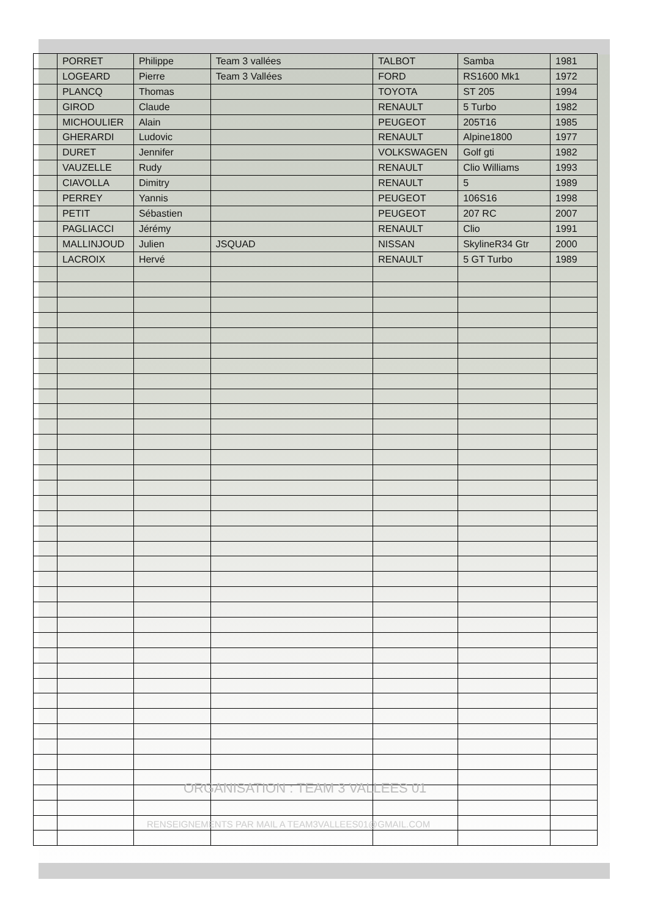| | PORRET | Philippe | Team 3 vallées | TALBOT | Samba | 1981 |
| | LOGEARD | Pierre | Team 3 Vallées | FORD | RS1600 Mk1 | 1972 |
| | PLANCQ | Thomas | | TOYOTA | ST 205 | 1994 |
| | GIROD | Claude | | RENAULT | 5 Turbo | 1982 |
| | MICHOULIER | Alain | | PEUGEOT | 205T16 | 1985 |
| | GHERARDI | Ludovic | | RENAULT | Alpine1800 | 1977 |
| | DURET | Jennifer | | VOLKSWAGEN | Golf gti | 1982 |
| | VAUZELLE | Rudy | | RENAULT | Clio Williams | 1993 |
| | CIAVOLLA | Dimitry | | RENAULT | 5 | 1989 |
| | PERREY | Yannis | | PEUGEOT | 106S16 | 1998 |
| | PETIT | Sébastien | | PEUGEOT | 207 RC | 2007 |
| | PAGLIACCI | Jérémy | | RENAULT | Clio | 1991 |
| | MALLINJOUD | Julien | JSQUAD | NISSAN | SkylineR34 Gtr | 2000 |
| | LACROIX | Hervé | | RENAULT | 5 GT Turbo | 1989 |
ORGANISATION : TEAM 3 VALLEES 01
RENSEIGNEMENTS PAR MAIL A TEAM3VALLEES01@GMAIL.COM